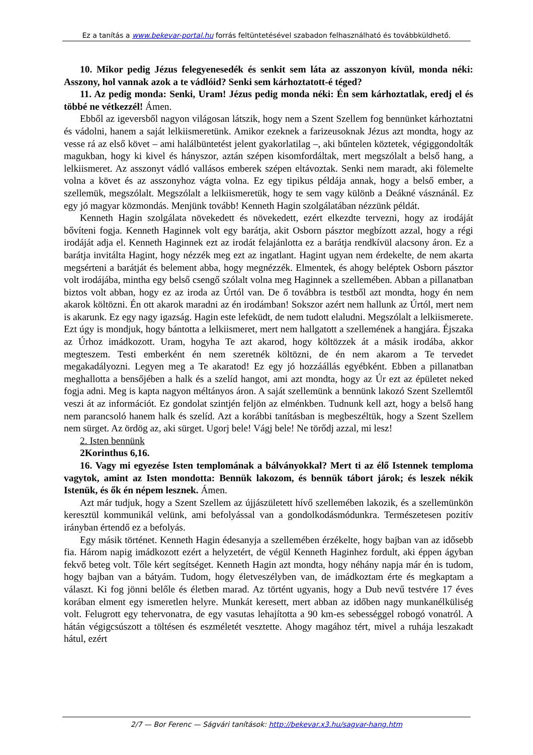Ez a tanítás a www.bekevar-portal.hu forrás feltüntetésével szabadon felhasználható és továbbküldhető.
10. Mikor pedig Jézus felegyenesedék és senkit sem láta az asszonyon kívül, monda néki: Asszony, hol vannak azok a te vádlóid? Senki sem kárhoztatott-é téged?
11. Az pedig monda: Senki, Uram! Jézus pedig monda néki: Én sem kárhoztatlak, eredj el és többé ne vétkezzél! Ámen.
Ebből az igeversből nagyon világosan látszik, hogy nem a Szent Szellem fog bennünket kárhoztatni és vádolni, hanem a saját lelkiismeretünk. Amikor ezeknek a farizeusoknak Jézus azt mondta, hogy az vesse rá az első követ – ami halálbüntetést jelent gyakorlatilag –, aki bűntelen köztetek, végiggondolták magukban, hogy ki kivel és hányszor, aztán szépen kisomfordáltak, mert megszólalt a belső hang, a lelkiismeret. Az asszonyt vádló vallásos emberek szépen eltávoztak. Senki nem maradt, aki fölemelte volna a követ és az asszonyhoz vágta volna. Ez egy tipikus példája annak, hogy a belső ember, a szellemük, megszólalt. Megszólalt a lelkiismeretük, hogy te sem vagy különb a Deákné vásznánál. Ez egy jó magyar közmondás. Menjünk tovább! Kenneth Hagin szolgálatában nézzünk példát.
Kenneth Hagin szolgálata növekedett és növekedett, ezért elkezdte tervezni, hogy az irodáját bővíteni fogja. Kenneth Haginnek volt egy barátja, akit Osborn pásztor megbízott azzal, hogy a régi irodáját adja el. Kenneth Haginnek ezt az irodát felajánlotta ez a barátja rendkívül alacsony áron. Ez a barátja invitálta Hagint, hogy nézzék meg ezt az ingatlant. Hagint ugyan nem érdekelte, de nem akarta megsérteni a barátját és belement abba, hogy megnézzék. Elmentek, és ahogy beléptek Osborn pásztor volt irodájába, mintha egy belső csengő szólalt volna meg Haginnek a szellemében. Abban a pillanatban biztos volt abban, hogy ez az iroda az Úrtól van. De ő továbbra is testből azt mondta, hogy én nem akarok költözni. Én ott akarok maradni az én irodámban! Sokszor azért nem hallunk az Úrtól, mert nem is akarunk. Ez egy nagy igazság. Hagin este lefeküdt, de nem tudott elaludni. Megszólalt a lelkiismerete. Ezt úgy is mondjuk, hogy bántotta a lelkiismeret, mert nem hallgatott a szellemének a hangjára. Éjszaka az Úrhoz imádkozott. Uram, hogyha Te azt akarod, hogy költözzek át a másik irodába, akkor megteszem. Testi emberként én nem szeretnék költözni, de én nem akarom a Te tervedet megakadályozni. Legyen meg a Te akaratod! Ez egy jó hozzáállás egyébként. Ebben a pillanatban meghallotta a bensőjében a halk és a szelíd hangot, ami azt mondta, hogy az Úr ezt az épületet neked fogja adni. Meg is kapta nagyon méltányos áron. A saját szellemünk a bennünk lakozó Szent Szellemtől veszi át az információt. Ez gondolat szintjén feljön az elménkben. Tudnunk kell azt, hogy a belső hang nem parancsoló hanem halk és szelíd. Azt a korábbi tanításban is megbeszéltük, hogy a Szent Szellem nem sürget. Az ördög az, aki sürget. Ugorj bele! Vágj bele! Ne törődj azzal, mi lesz!
2. Isten bennünk
2Korinthus 6,16.
16. Vagy mi egyezése Isten templomának a bálványokkal? Mert ti az élő Istennek temploma vagytok, amint az Isten mondotta: Bennük lakozom, és bennük tábort járok; és leszek nékik Istenük, és ők én népem lesznek. Ámen.
Azt már tudjuk, hogy a Szent Szellem az újjászületett hívő szellemében lakozik, és a szellemünkön keresztül kommunikál velünk, ami befolyással van a gondolkodásmódunkra. Természetesen pozitív irányban értendő ez a befolyás.
Egy másik történet. Kenneth Hagin édesanyja a szellemében érzékelte, hogy bajban van az idősebb fia. Három napig imádkozott ezért a helyzetért, de végül Kenneth Haginhez fordult, aki éppen ágyban fekvő beteg volt. Tőle kért segítséget. Kenneth Hagin azt mondta, hogy néhány napja már én is tudom, hogy bajban van a bátyám. Tudom, hogy életveszélyben van, de imádkoztam érte és megkaptam a választ. Ki fog jönni belőle és életben marad. Az történt ugyanis, hogy a Dub nevű testvére 17 éves korában elment egy ismeretlen helyre. Munkát keresett, mert abban az időben nagy munkanélküliség volt. Felugrott egy tehervonatra, de egy vasutas lehajította a 90 km-es sebességgel robogó vonatról. A hátán végigcsúszott a töltésen és eszméletét vesztette. Ahogy magához tért, mivel a ruhája leszakadt hátul, ezért
2/7 — Bor Ferenc — Ságvári tanítások: http://bekevar.x3.hu/sagvar-hang.htm